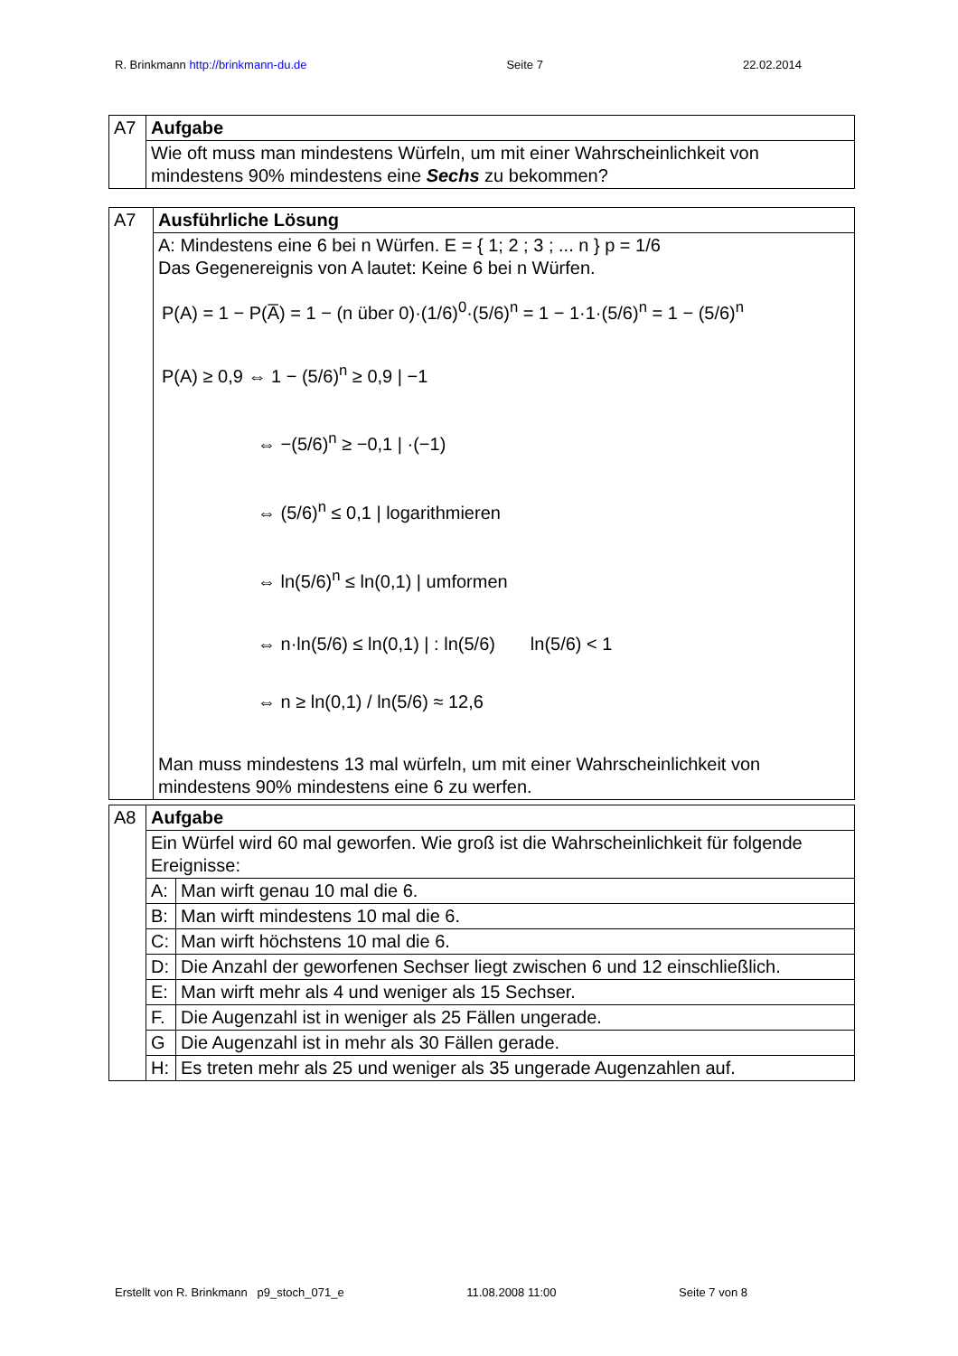R. Brinkmann http://brinkmann-du.de Seite 7 22.02.2014
| A7 | Aufgabe |
| | Wie oft muss man mindestens Würfeln, um mit einer Wahrscheinlichkeit von mindestens 90% mindestens eine Sechs zu bekommen? |
| A7 | Ausführliche Lösung |
| | A: Mindestens eine 6 bei n Würfen. E = { 1; 2 ; 3 ; ... n } p = 1/6 Das Gegenereignis von A lautet: Keine 6 bei n Würfen. P(A) = 1 − P(A̅) = 1 − (n über 0)·(1/6)<sup>0</sup>·(5/6)<sup>n</sup> = 1 − 1·1·(5/6)<sup>n</sup> = 1 − (5/6)<sup>n</sup> P(A) ≥ 0,9 ⇔ 1 − (5/6)<sup>n</sup> ≥ 0,9 / −1 ⇔ −(5/6)<sup>n</sup> ≥ −0,1 / ·(−1) ⇔ (5/6)<sup>n</sup> ≤ 0,1 / logarithmieren ⇔ ln(5/6)<sup>n</sup> ≤ ln(0,1) / umformen ⇔ n·ln(5/6) ≤ ln(0,1) / : ln(5/6) ln(5/6) < 1 ⇔ n ≥ ln(0,1) / ln(5/6) ≈ 12,6 Man muss mindestens 13 mal würfeln, um mit einer Wahrscheinlichkeit von mindestens 90% mindestens eine 6 zu werfen. |
| A8 | Aufgabe | |
| | Ein Würfel wird 60 mal geworfen. Wie groß ist die Wahrscheinlichkeit für folgende Ereignisse: | |
| | A: | Man wirft genau 10 mal die 6. |
| | B: | Man wirft mindestens 10 mal die 6. |
| | C: | Man wirft höchstens 10 mal die 6. |
| | D: | Die Anzahl der geworfenen Sechser liegt zwischen 6 und 12 einschließlich. |
| | E: | Man wirft mehr als 4 und weniger als 15 Sechser. |
| | F. | Die Augenzahl ist in weniger als 25 Fällen ungerade. |
| | G | Die Augenzahl ist in mehr als 30 Fällen gerade. |
| | H: | Es treten mehr als 25 und weniger als 35 ungerade Augenzahlen auf. |
Erstellt von R. Brinkmann p9_stoch_071_e 11.08.2008 11:00 Seite 7 von 8